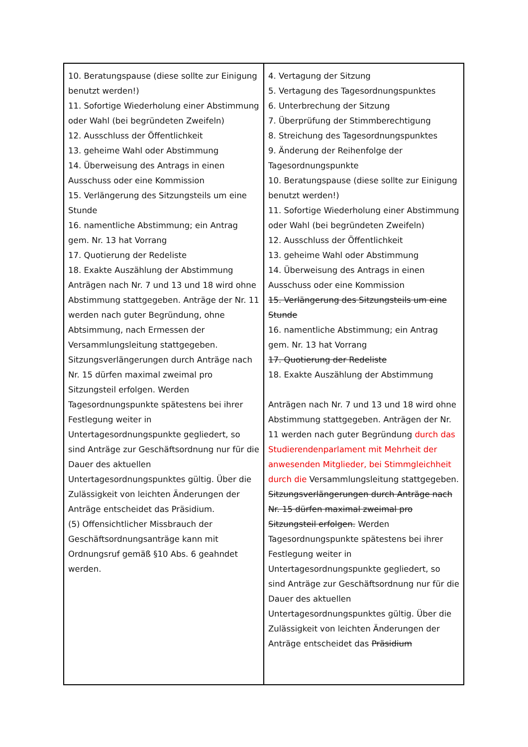| 10. Beratungspause (diese sollte zur Einigung benutzt werden!) 11. Sofortige Wiederholung einer Abstimmung oder Wahl (bei begründeten Zweifeln) 12. Ausschluss der Öffentlichkeit 13. geheime Wahl oder Abstimmung 14. Überweisung des Antrags in einen Ausschuss oder eine Kommission 15. Verlängerung des Sitzungsteils um eine Stunde 16. namentliche Abstimmung; ein Antrag gem. Nr. 13 hat Vorrang 17. Quotierung der Redeliste 18. Exakte Auszählung der Abstimmung Anträgen nach Nr. 7 und 13 und 18 wird ohne Abstimmung stattgegeben. Anträge der Nr. 11 werden nach guter Begründung, ohne Abtsimmung, nach Ermessen der Versammlungsleitung stattgegeben. Sitzungsverlängerungen durch Anträge nach Nr. 15 dürfen maximal zweimal pro Sitzungsteil erfolgen. Werden Tagesordnungspunkte spätestens bei ihrer Festlegung weiter in Untertagesordnungspunkte gegliedert, so sind Anträge zur Geschäftsordnung nur für die Dauer des aktuellen Untertagesordnungspunktes gültig. Über die Zulässigkeit von leichten Änderungen der Anträge entscheidet das Präsidium. (5) Offensichtlicher Missbrauch der Geschäftsordnungsanträge kann mit Ordnungsruf gemäß §10 Abs. 6 geahndet werden. | 4. Vertagung der Sitzung 5. Vertagung des Tagesordnungspunktes 6. Unterbrechung der Sitzung 7. Überprüfung der Stimmberechtigung 8. Streichung des Tagesordnungspunktes 9. Änderung der Reihenfolge der Tagesordnungspunkte 10. Beratungspause (diese sollte zur Einigung benutzt werden!) 11. Sofortige Wiederholung einer Abstimmung oder Wahl (bei begründeten Zweifeln) 12. Ausschluss der Öffentlichkeit 13. geheime Wahl oder Abstimmung 14. Überweisung des Antrags in einen Ausschuss oder eine Kommission 15. Verlängerung des Sitzungsteils um eine Stunde 16. namentliche Abstimmung; ein Antrag gem. Nr. 13 hat Vorrang 17. Quotierung der Redeliste 18. Exakte Auszählung der Abstimmung Anträgen nach Nr. 7 und 13 und 18 wird ohne Abstimmung stattgegeben. Anträgen der Nr. 11 werden nach guter Begründung durch das Studierendenparlament mit Mehrheit der anwesenden Mitglieder, bei Stimmgleichheit durch die Versammlungsleitung stattgegeben. Sitzungsverlängerungen durch Anträge nach Nr. 15 dürfen maximal zweimal pro Sitzungsteil erfolgen. Werden Tagesordnungspunkte spätestens bei ihrer Festlegung weiter in Untertagesordnungspunkte gegliedert, so sind Anträge zur Geschäftsordnung nur für die Dauer des aktuellen Untertagesordnungspunktes gültig. Über die Zulässigkeit von leichten Änderungen der Anträge entscheidet das Präsidium |